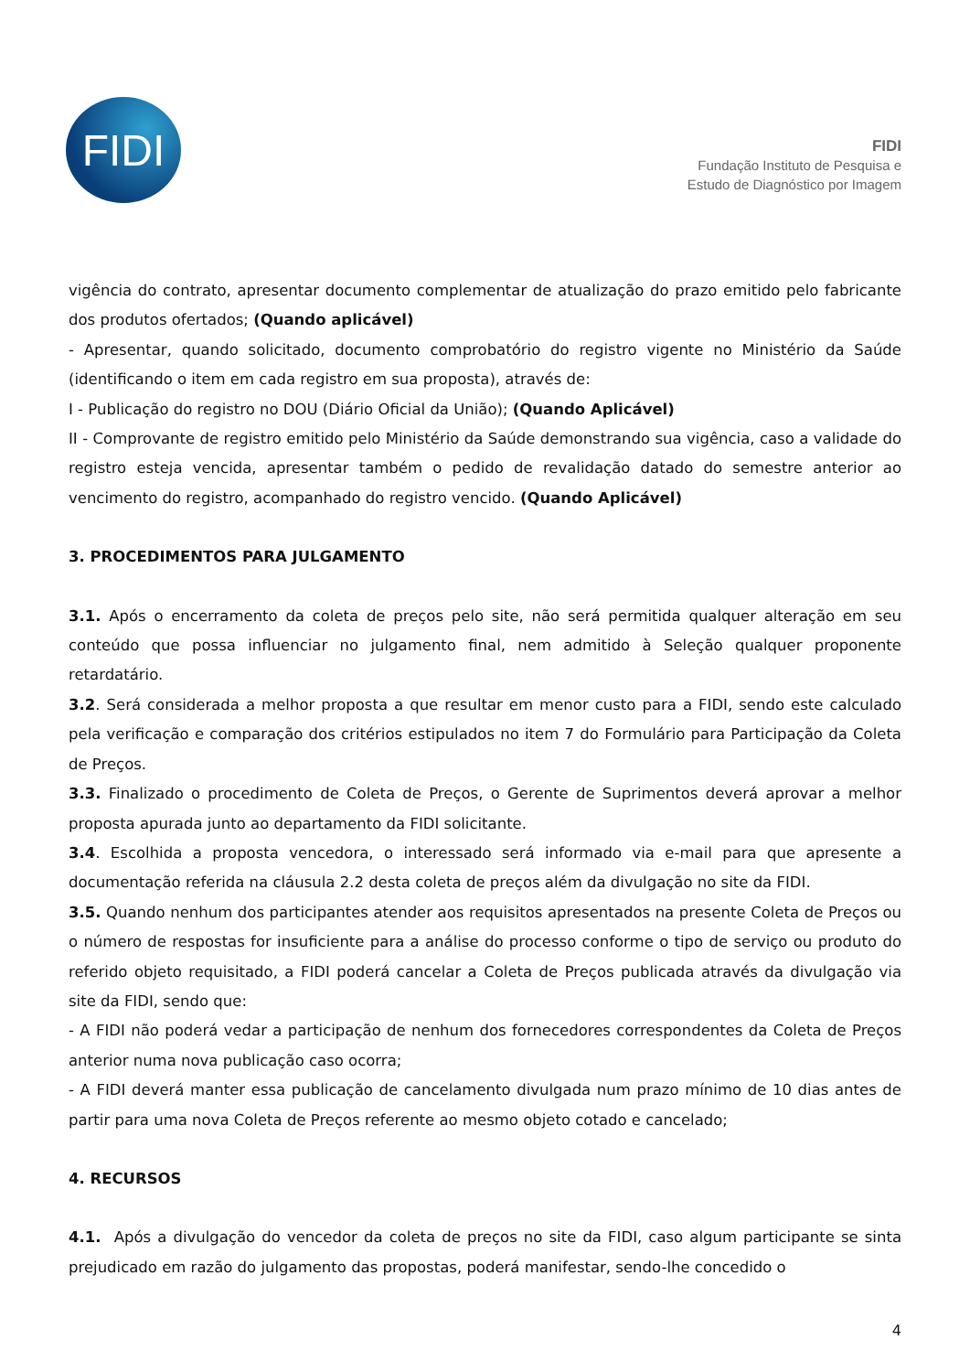FIDI
FIDI
Fundação Instituto de Pesquisa e
Estudo de Diagnóstico por Imagem
vigência do contrato, apresentar documento complementar de atualização do prazo emitido pelo fabricante dos produtos ofertados; (Quando aplicável)
- Apresentar, quando solicitado, documento comprobatório do registro vigente no Ministério da Saúde (identificando o item em cada registro em sua proposta), através de:
I - Publicação do registro no DOU (Diário Oficial da União); (Quando Aplicável)
II - Comprovante de registro emitido pelo Ministério da Saúde demonstrando sua vigência, caso a validade do registro esteja vencida, apresentar também o pedido de revalidação datado do semestre anterior ao vencimento do registro, acompanhado do registro vencido. (Quando Aplicável)
3. PROCEDIMENTOS PARA JULGAMENTO
3.1. Após o encerramento da coleta de preços pelo site, não será permitida qualquer alteração em seu conteúdo que possa influenciar no julgamento final, nem admitido à Seleção qualquer proponente retardatário.
3.2. Será considerada a melhor proposta a que resultar em menor custo para a FIDI, sendo este calculado pela verificação e comparação dos critérios estipulados no item 7 do Formulário para Participação da Coleta de Preços.
3.3. Finalizado o procedimento de Coleta de Preços, o Gerente de Suprimentos deverá aprovar a melhor proposta apurada junto ao departamento da FIDI solicitante.
3.4. Escolhida a proposta vencedora, o interessado será informado via e-mail para que apresente a documentação referida na cláusula 2.2 desta coleta de preços além da divulgação no site da FIDI.
3.5. Quando nenhum dos participantes atender aos requisitos apresentados na presente Coleta de Preços ou o número de respostas for insuficiente para a análise do processo conforme o tipo de serviço ou produto do referido objeto requisitado, a FIDI poderá cancelar a Coleta de Preços publicada através da divulgação via site da FIDI, sendo que:
- A FIDI não poderá vedar a participação de nenhum dos fornecedores correspondentes da Coleta de Preços anterior numa nova publicação caso ocorra;
- A FIDI deverá manter essa publicação de cancelamento divulgada num prazo mínimo de 10 dias antes de partir para uma nova Coleta de Preços referente ao mesmo objeto cotado e cancelado;
4. RECURSOS
4.1. Após a divulgação do vencedor da coleta de preços no site da FIDI, caso algum participante se sinta prejudicado em razão do julgamento das propostas, poderá manifestar, sendo-lhe concedido o
4